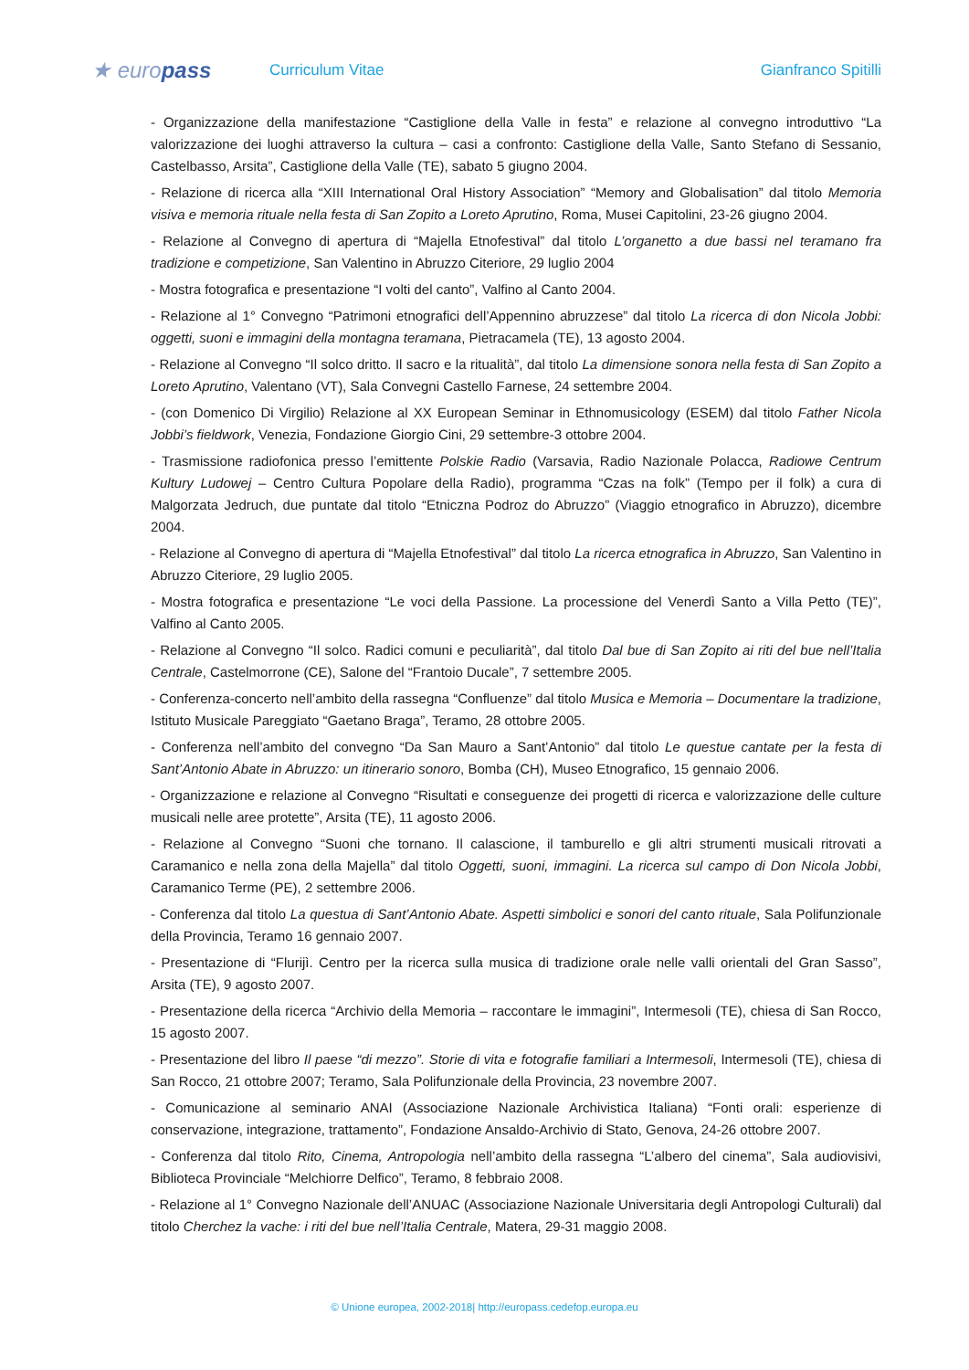★ europass
Curriculum Vitae Gianfranco Spitilli
- Organizzazione della manifestazione “Castiglione della Valle in festa” e relazione al convegno introduttivo “La valorizzazione dei luoghi attraverso la cultura – casi a confronto: Castiglione della Valle, Santo Stefano di Sessanio, Castelbasso, Arsita”, Castiglione della Valle (TE), sabato 5 giugno 2004.
- Relazione di ricerca alla “XIII International Oral History Association” “Memory and Globalisation” dal titolo Memoria visiva e memoria rituale nella festa di San Zopito a Loreto Aprutino, Roma, Musei Capitolini, 23-26 giugno 2004.
- Relazione al Convegno di apertura di “Majella Etnofestival” dal titolo L’organetto a due bassi nel teramano fra tradizione e competizione, San Valentino in Abruzzo Citeriore, 29 luglio 2004
- Mostra fotografica e presentazione “I volti del canto”, Valfino al Canto 2004.
- Relazione al 1° Convegno “Patrimoni etnografici dell’Appennino abruzzese” dal titolo La ricerca di don Nicola Jobbi: oggetti, suoni e immagini della montagna teramana, Pietracamela (TE), 13 agosto 2004.
- Relazione al Convegno “Il solco dritto. Il sacro e la ritualità”, dal titolo La dimensione sonora nella festa di San Zopito a Loreto Aprutino, Valentano (VT), Sala Convegni Castello Farnese, 24 settembre 2004.
- (con Domenico Di Virgilio) Relazione al XX European Seminar in Ethnomusicology (ESEM) dal titolo Father Nicola Jobbi’s fieldwork, Venezia, Fondazione Giorgio Cini, 29 settembre-3 ottobre 2004.
- Trasmissione radiofonica presso l’emittente Polskie Radio (Varsavia, Radio Nazionale Polacca, Radiowe Centrum Kultury Ludowej – Centro Cultura Popolare della Radio), programma “Czas na folk” (Tempo per il folk) a cura di Malgorzata Jedruch, due puntate dal titolo “Etniczna Podroz do Abruzzo” (Viaggio etnografico in Abruzzo), dicembre 2004.
- Relazione al Convegno di apertura di “Majella Etnofestival” dal titolo La ricerca etnografica in Abruzzo, San Valentino in Abruzzo Citeriore, 29 luglio 2005.
- Mostra fotografica e presentazione “Le voci della Passione. La processione del Venerdì Santo a Villa Petto (TE)”, Valfino al Canto 2005.
- Relazione al Convegno “Il solco. Radici comuni e peculiarità”, dal titolo Dal bue di San Zopito ai riti del bue nell’Italia Centrale, Castelmorrone (CE), Salone del “Frantoio Ducale”, 7 settembre 2005.
- Conferenza-concerto nell’ambito della rassegna “Confluenze” dal titolo Musica e Memoria – Documentare la tradizione, Istituto Musicale Pareggiato “Gaetano Braga”, Teramo, 28 ottobre 2005.
- Conferenza nell’ambito del convegno “Da San Mauro a Sant’Antonio” dal titolo Le questue cantate per la festa di Sant’Antonio Abate in Abruzzo: un itinerario sonoro, Bomba (CH), Museo Etnografico, 15 gennaio 2006.
- Organizzazione e relazione al Convegno “Risultati e conseguenze dei progetti di ricerca e valorizzazione delle culture musicali nelle aree protette”, Arsita (TE), 11 agosto 2006.
- Relazione al Convegno “Suoni che tornano. Il calascione, il tamburello e gli altri strumenti musicali ritrovati a Caramanico e nella zona della Majella” dal titolo Oggetti, suoni, immagini. La ricerca sul campo di Don Nicola Jobbi, Caramanico Terme (PE), 2 settembre 2006.
- Conferenza dal titolo La questua di Sant’Antonio Abate. Aspetti simbolici e sonori del canto rituale, Sala Polifunzionale della Provincia, Teramo 16 gennaio 2007.
- Presentazione di “Flurijì. Centro per la ricerca sulla musica di tradizione orale nelle valli orientali del Gran Sasso”, Arsita (TE), 9 agosto 2007.
- Presentazione della ricerca “Archivio della Memoria – raccontare le immagini”, Intermesoli (TE), chiesa di San Rocco, 15 agosto 2007.
- Presentazione del libro Il paese “di mezzo”. Storie di vita e fotografie familiari a Intermesoli, Intermesoli (TE), chiesa di San Rocco, 21 ottobre 2007; Teramo, Sala Polifunzionale della Provincia, 23 novembre 2007.
- Comunicazione al seminario ANAI (Associazione Nazionale Archivistica Italiana) “Fonti orali: esperienze di conservazione, integrazione, trattamento”, Fondazione Ansaldo-Archivio di Stato, Genova, 24-26 ottobre 2007.
- Conferenza dal titolo Rito, Cinema, Antropologia nell’ambito della rassegna “L’albero del cinema”, Sala audiovisivi, Biblioteca Provinciale “Melchiorre Delfico”, Teramo, 8 febbraio 2008.
- Relazione al 1° Convegno Nazionale dell’ANUAC (Associazione Nazionale Universitaria degli Antropologi Culturali) dal titolo Cherchez la vache: i riti del bue nell’Italia Centrale, Matera, 29-31 maggio 2008.
© Unione europea, 2002-2018| http://europass.cedefop.europa.eu